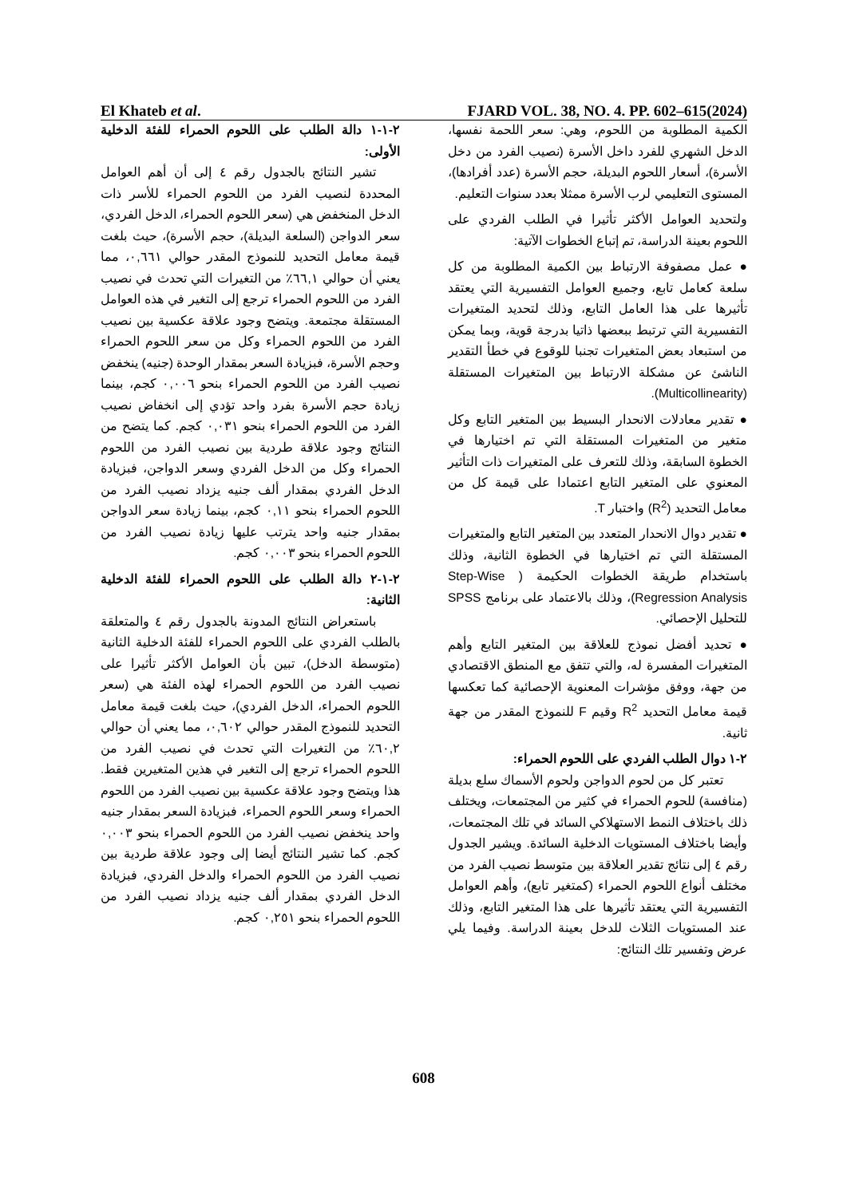El Khateb et al. FJARD VOL. 38, NO. 4. PP. 602–615(2024)
الكمية المطلوبة من اللحوم، وهي: سعر اللحمة نفسها، الدخل الشهري للفرد داخل الأسرة (نصيب الفرد من دخل الأسرة)، أسعار اللحوم البديلة، حجم الأسرة (عدد أفرادها)، المستوى التعليمي لرب الأسرة ممثلا بعدد سنوات التعليم.
ولتحديد العوامل الأكثر تأثيرا في الطلب الفردي على اللحوم بعينة الدراسة، تم إتباع الخطوات الآتية:
● عمل مصفوفة الارتباط بين الكمية المطلوبة من كل سلعة كعامل تابع، وجميع العوامل التفسيرية التي يعتقد تأثيرها على هذا العامل التابع، وذلك لتحديد المتغيرات التفسيرية التي ترتبط ببعضها ذاتيا بدرجة قوية، وبما يمكن من استبعاد بعض المتغيرات تجنبا للوقوع في خطأ التقدير الناشئ عن مشكلة الارتباط بين المتغيرات المستقلة (Multicollinearity).
● تقدير معادلات الانحدار البسيط بين المتغير التابع وكل متغير من المتغيرات المستقلة التي تم اختيارها في الخطوة السابقة، وذلك للتعرف على المتغيرات ذات التأثير المعنوي على المتغير التابع اعتمادا على قيمة كل من معامل التحديد (R<sup>2</sup>) واختبار T.
● تقدير دوال الانحدار المتعدد بين المتغير التابع والمتغيرات المستقلة التي تم اختيارها في الخطوة الثانية، وذلك باستخدام طريقة الخطوات الحكيمة ( Step-Wise Regression Analysis)، وذلك بالاعتماد على برنامج SPSS للتحليل الإحصائي.
● تحديد أفضل نموذج للعلاقة بين المتغير التابع وأهم المتغيرات المفسرة له، والتي تتفق مع المنطق الاقتصادي من جهة، ووفق مؤشرات المعنوية الإحصائية كما تعكسها قيمة معامل التحديد R<sup>2</sup> وقيم F للنموذج المقدر من جهة ثانية.
٢-١ دوال الطلب الفردي على اللحوم الحمراء:
تعتبر كل من لحوم الدواجن ولحوم الأسماك سلع بديلة (منافسة) للحوم الحمراء في كثير من المجتمعات، ويختلف ذلك باختلاف النمط الاستهلاكي السائد في تلك المجتمعات، وأيضا باختلاف المستويات الدخلية السائدة. ويشير الجدول رقم ٤ إلى نتائج تقدير العلاقة بين متوسط نصيب الفرد من مختلف أنواع اللحوم الحمراء (كمتغير تابع)، وأهم العوامل التفسيرية التي يعتقد تأثيرها على هذا المتغير التابع، وذلك عند المستويات الثلاث للدخل بعينة الدراسة. وفيما يلي عرض وتفسير تلك النتائج:
٢-١-١ دالة الطلب على اللحوم الحمراء للفئة الدخلية الأولى:
تشير النتائج بالجدول رقم ٤ إلى أن أهم العوامل المحددة لنصيب الفرد من اللحوم الحمراء للأسر ذات الدخل المنخفض هي (سعر اللحوم الحمراء، الدخل الفردي، سعر الدواجن (السلعة البديلة)، حجم الأسرة)، حيث بلغت قيمة معامل التحديد للنموذج المقدر حوالي ٠,٦٦١، مما يعني أن حوالي ٦٦,١٪ من التغيرات التي تحدث في نصيب الفرد من اللحوم الحمراء ترجع إلى التغير في هذه العوامل المستقلة مجتمعة. ويتضح وجود علاقة عكسية بين نصيب الفرد من اللحوم الحمراء وكل من سعر اللحوم الحمراء وحجم الأسرة، فبزيادة السعر بمقدار الوحدة (جنيه) ينخفض نصيب الفرد من اللحوم الحمراء بنحو ٠,٠٠٦ كجم، بينما زيادة حجم الأسرة بفرد واحد تؤدي إلى انخفاض نصيب الفرد من اللحوم الحمراء بنحو ٠,٠٣١ كجم. كما يتضح من النتائج وجود علاقة طردية بين نصيب الفرد من اللحوم الحمراء وكل من الدخل الفردي وسعر الدواجن، فبزيادة الدخل الفردي بمقدار ألف جنيه يزداد نصيب الفرد من اللحوم الحمراء بنحو ٠,١١ كجم، بينما زيادة سعر الدواجن بمقدار جنيه واحد يترتب عليها زيادة نصيب الفرد من اللحوم الحمراء بنحو ٠,٠٠٣ كجم.
٢-١-٢ دالة الطلب على اللحوم الحمراء للفئة الدخلية الثانية:
باستعراض النتائج المدونة بالجدول رقم ٤ والمتعلقة بالطلب الفردي على اللحوم الحمراء للفئة الدخلية الثانية (متوسطة الدخل)، تبين بأن العوامل الأكثر تأثيرا على نصيب الفرد من اللحوم الحمراء لهذه الفئة هي (سعر اللحوم الحمراء، الدخل الفردي)، حيث بلغت قيمة معامل التحديد للنموذج المقدر حوالي ٠,٦٠٢، مما يعني أن حوالي ٦٠,٢٪ من التغيرات التي تحدث في نصيب الفرد من اللحوم الحمراء ترجع إلى التغير في هذين المتغيرين فقط. هذا ويتضح وجود علاقة عكسية بين نصيب الفرد من اللحوم الحمراء وسعر اللحوم الحمراء، فبزيادة السعر بمقدار جنيه واحد ينخفض نصيب الفرد من اللحوم الحمراء بنحو ٠,٠٠٣ كجم. كما تشير النتائج أيضا إلى وجود علاقة طردية بين نصيب الفرد من اللحوم الحمراء والدخل الفردي، فبزيادة الدخل الفردي بمقدار ألف جنيه يزداد نصيب الفرد من اللحوم الحمراء بنحو ٠,٢٥١ كجم.
608